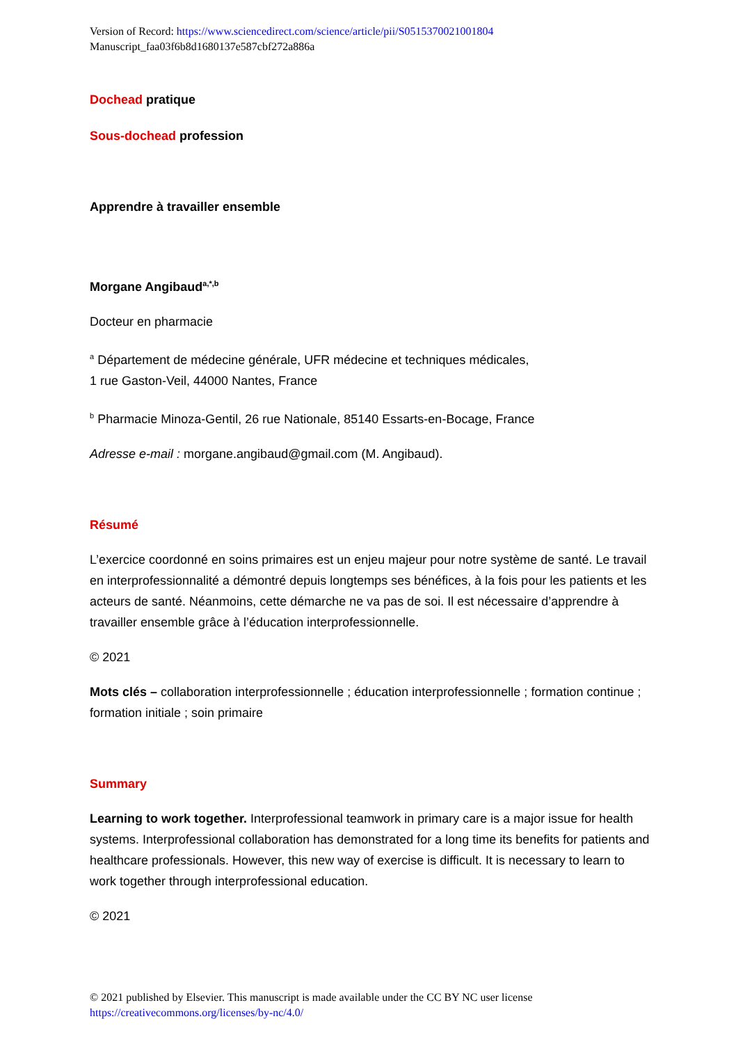Version of Record: https://www.sciencedirect.com/science/article/pii/S0515370021001804
Manuscript_faa03f6b8d1680137e587cbf272a886a
Dochead pratique
Sous-dochead profession
Apprendre à travailler ensemble
Morgane Angibaud<sup>a,*,b</sup>
Docteur en pharmacie
<sup>a</sup> Département de médecine générale, UFR médecine et techniques médicales,
1 rue Gaston-Veil, 44000 Nantes, France
<sup>b</sup> Pharmacie Minoza-Gentil, 26 rue Nationale, 85140 Essarts-en-Bocage, France
Adresse e-mail : morgane.angibaud@gmail.com (M. Angibaud).
Résumé
L’exercice coordonné en soins primaires est un enjeu majeur pour notre système de santé. Le travail en interprofessionnalité a démontré depuis longtemps ses bénéfices, à la fois pour les patients et les acteurs de santé. Néanmoins, cette démarche ne va pas de soi. Il est nécessaire d’apprendre à travailler ensemble grâce à l’éducation interprofessionnelle.
© 2021
Mots clés – collaboration interprofessionnelle ; éducation interprofessionnelle ; formation continue ; formation initiale ; soin primaire
Summary
Learning to work together. Interprofessional teamwork in primary care is a major issue for health systems. Interprofessional collaboration has demonstrated for a long time its benefits for patients and healthcare professionals. However, this new way of exercise is difficult. It is necessary to learn to work together through interprofessional education.
© 2021
© 2021 published by Elsevier. This manuscript is made available under the CC BY NC user license
https://creativecommons.org/licenses/by-nc/4.0/